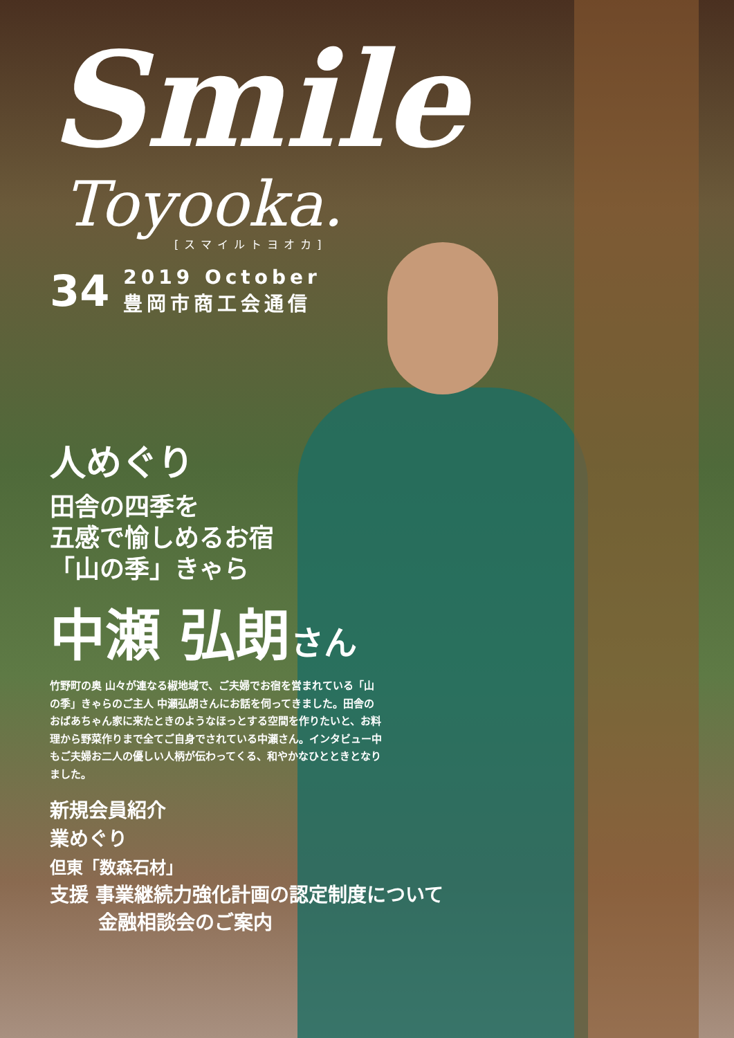Smile
Toyooka.
[スマイルトヨオカ]
34
2019 October
豊岡市商工会通信
人めぐり
田舎の四季を
五感で愉しめるお宿
「山の季」きゃら
中瀬 弘朗さん
竹野町の奥 山々が連なる椒地域で、ご夫婦でお宿を営まれている「山の季」きゃらのご主人 中瀬弘朗さんにお話を伺ってきました。田舎のおばあちゃん家に来たときのようなほっとする空間を作りたいと、お料理から野菜作りまで全てご自身でされている中瀬さん。インタビュー中もご夫婦お二人の優しい人柄が伝わってくる、和やかなひとときとなりました。
新規会員紹介
業めぐり
但東「数森石材」
支援 事業継続力強化計画の認定制度について
金融相談会のご案内